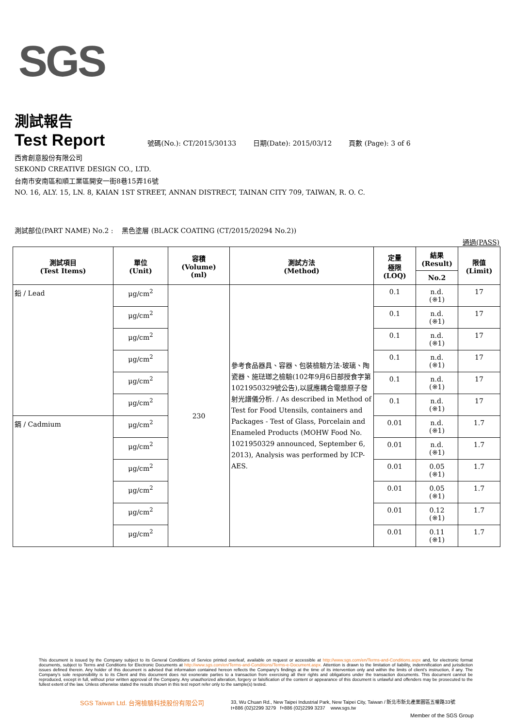SGS
測試報告
Test Report 號碼(No.): CT/2015/30133 日期(Date): 2015/03/12 頁數 (Page): 3 of 6
西肯創意股份有限公司
SEKOND CREATIVE DESIGN CO., LTD.
台南市安南區和順工業區開安一街8巷15弄16號
NO. 16, ALY. 15, LN. 8, KAIAN 1ST STREET, ANNAN DISTRECT, TAINAN CITY 709, TAIWAN, R. O. C.
測試部位(PART NAME) No.2 : 黑色塗層 (BLACK COATING (CT/2015/20294 No.2))
通過(PASS)
| 測試項目 (Test Items) | 單位 (Unit) | 容積 (Volume) (ml) | 測試方法 (Method) | 定量 極限 (LOQ) | 結果 (Result) | 限值 (Limit) |
| --- | --- | --- | --- | --- | --- | --- |
| | | | | | No.2 | |
| 鉛 / Lead | μg/cm<sup>2</sup> | 230 | 參考食品器具、容器、包裝檢驗方法-玻璃、陶瓷器、施琺瑯之檢驗(102年9月6日部授食字第1021950329號公告),以感應耦合電漿原子發射光譜儀分析. / As described in Method of Test for Food Utensils, containers and Packages - Test of Glass, Porcelain and Enameled Products (MOHW Food No. 1021950329 announced, September 6, 2013), Analysis was performed by ICP-AES. | 0.1 | n.d. (※1) | 17 |
| | μg/cm<sup>2</sup> | | | 0.1 | n.d. (※1) | 17 |
| | μg/cm<sup>2</sup> | | | 0.1 | n.d. (※1) | 17 |
| | μg/cm<sup>2</sup> | | | 0.1 | n.d. (※1) | 17 |
| | μg/cm<sup>2</sup> | | | 0.1 | n.d. (※1) | 17 |
| | μg/cm<sup>2</sup> | | | 0.1 | n.d. (※1) | 17 |
| 鎘 / Cadmium | μg/cm<sup>2</sup> | | | 0.01 | n.d. (※1) | 1.7 |
| | μg/cm<sup>2</sup> | | | 0.01 | n.d. (※1) | 1.7 |
| | μg/cm<sup>2</sup> | | | 0.01 | 0.05 (※1) | 1.7 |
| | μg/cm<sup>2</sup> | | | 0.01 | 0.05 (※1) | 1.7 |
| | μg/cm<sup>2</sup> | | | 0.01 | 0.12 (※1) | 1.7 |
| | μg/cm<sup>2</sup> | | | 0.01 | 0.11 (※1) | 1.7 |
This document is issued by the Company subject to its General Conditions of Service printed overleaf, available on request or accessible at http://www.sgs.com/en/Terms-and-Conditions.aspx and, for electronic format documents, subject to Terms and Conditions for Electronic Documents at http://www.sgs.com/en/Terms-and-Conditions/Terms-e-Document.aspx. Attention is drawn to the limitation of liability, indemnification and jurisdiction issues defined therein. Any holder of this document is advised that information contained hereon reflects the Company's findings at the time of its intervention only and within the limits of client's instruction, if any. The Company's sole responsibility is to its Client and this document does not exonerate parties to a transaction from exercising all their rights and obligations under the transaction documents. This document cannot be reproduced, except in full, without prior written approval of the Company. Any unauthorized alteration, forgery or falsification of the content or appearance of this document is unlawful and offenders may be prosecuted to the fullest extent of the law. Unless otherwise stated the results shown in this test report refer only to the sample(s) tested.
SGS Taiwan Ltd. 台灣檢驗科技股份有限公司
33, Wu Chuan Rd., New Taipei Industrial Park, New Taipei City, Taiwan / 新北市新北產業園區五權路33號
t+886 (02)2299 3279 f+886 (02)2299 3237 www.sgs.tw
Member of the SGS Group